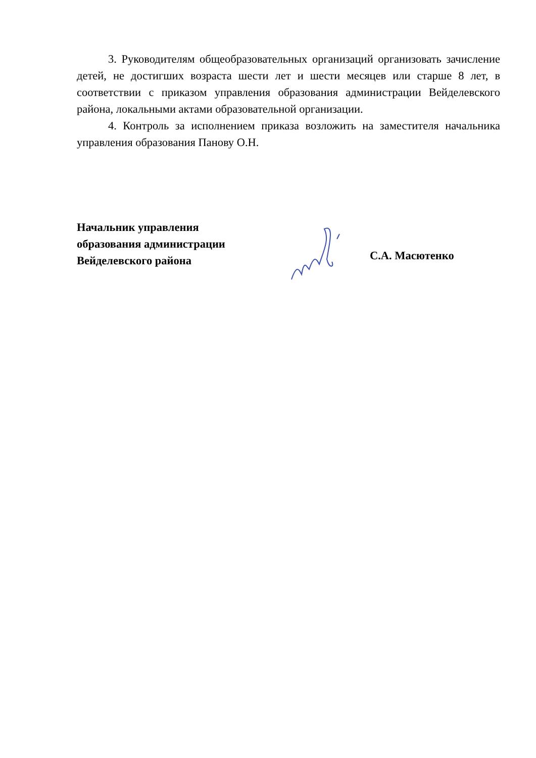3. Руководителям общеобразовательных организаций организовать зачисление детей, не достигших возраста шести лет и шести месяцев или старше 8 лет, в соответствии с приказом управления образования администрации Вейделевского района, локальными актами образовательной организации.
4. Контроль за исполнением приказа возложить на заместителя начальника управления образования Панову О.Н.
Начальник управления
образования администрации
Вейделевского района
С.А. Масютенко